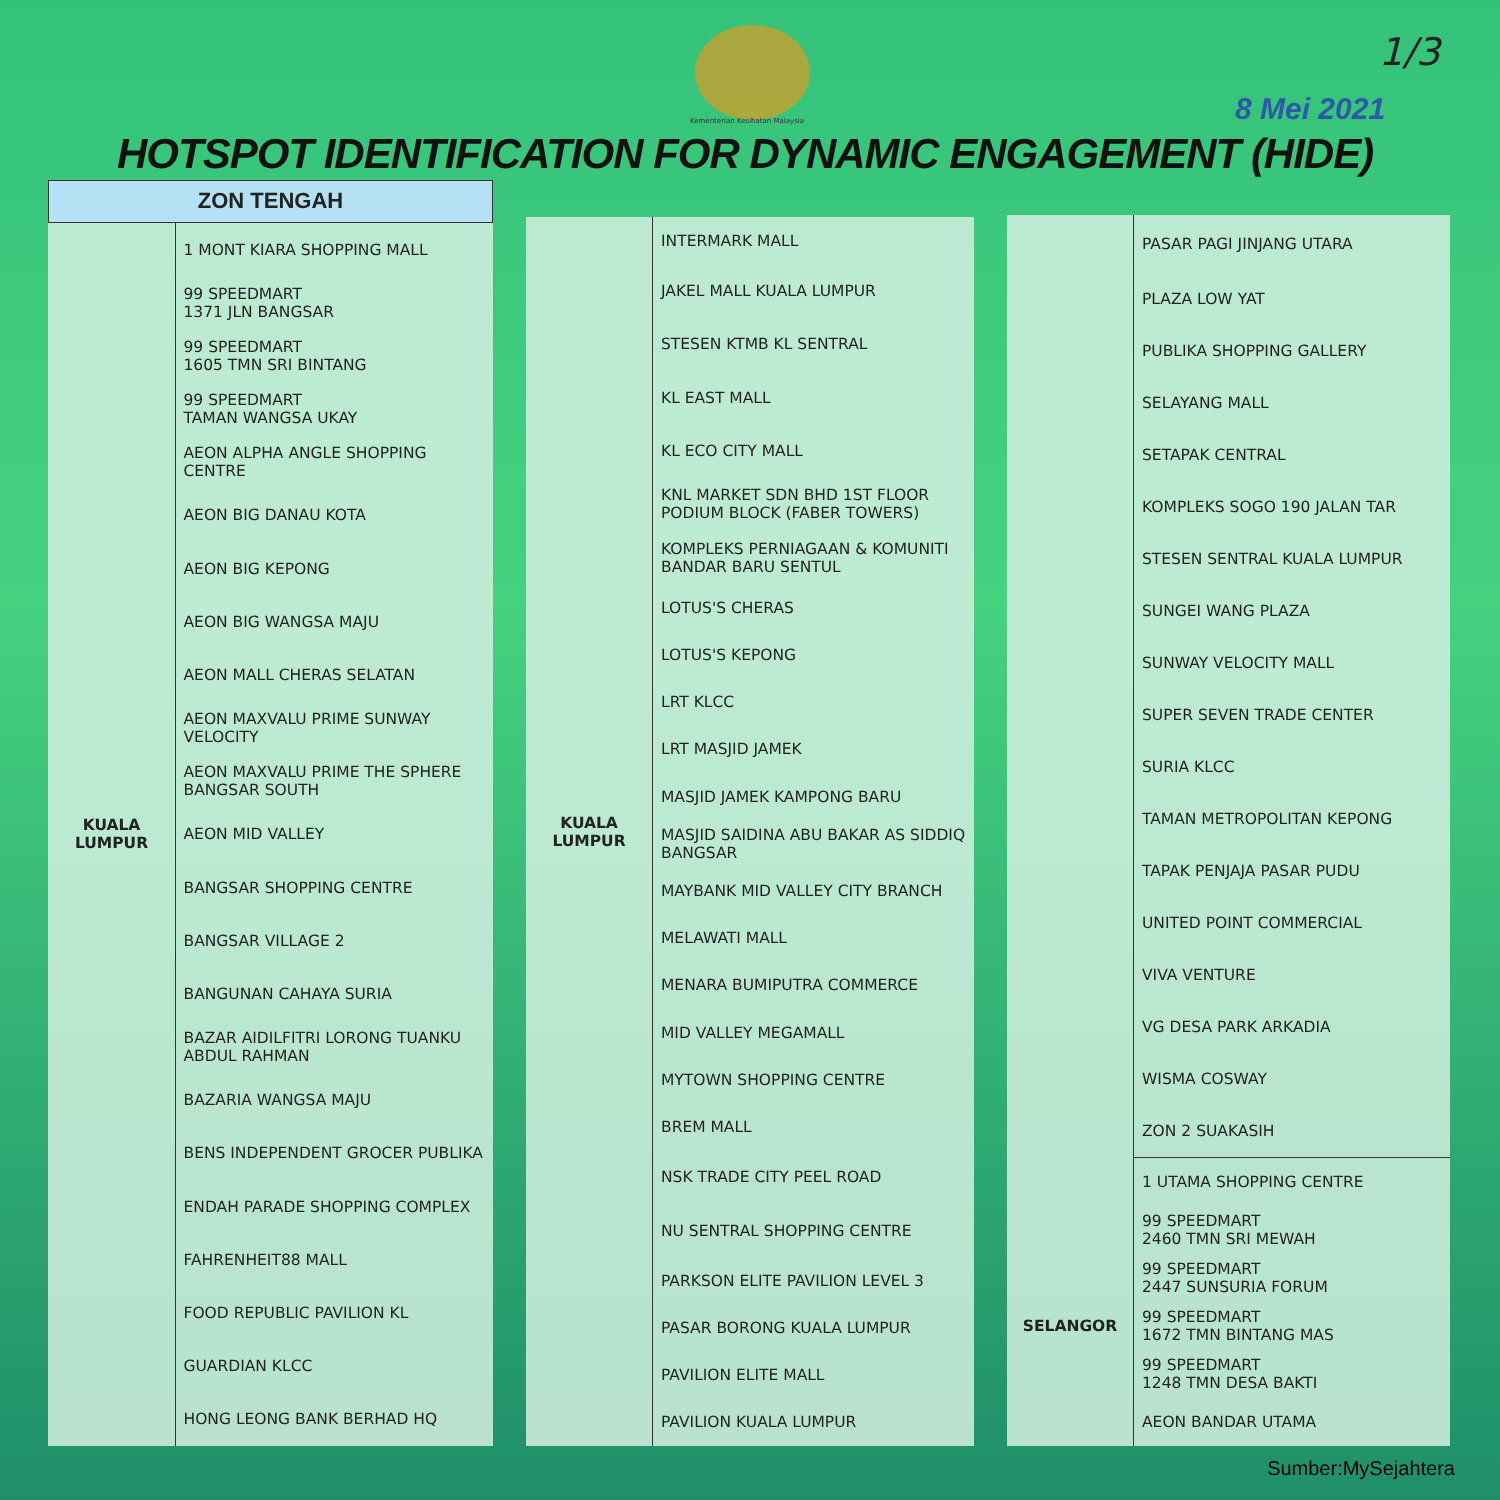Kementerian Kesihatan Malaysia
1/3
8 Mei 2021
HOTSPOT IDENTIFICATION FOR DYNAMIC ENGAGEMENT (HIDE)
| ZON TENGAH | |
| --- | --- |
| KUALA LUMPUR | 1 MONT KIARA SHOPPING MALL |
| | 99 SPEEDMART 1371 JLN BANGSAR |
| | 99 SPEEDMART 1605 TMN SRI BINTANG |
| | 99 SPEEDMART TAMAN WANGSA UKAY |
| | AEON ALPHA ANGLE SHOPPING CENTRE |
| | AEON BIG DANAU KOTA |
| | AEON BIG KEPONG |
| | AEON BIG WANGSA MAJU |
| | AEON MALL CHERAS SELATAN |
| | AEON MAXVALU PRIME SUNWAY VELOCITY |
| | AEON MAXVALU PRIME THE SPHERE BANGSAR SOUTH |
| | AEON MID VALLEY |
| | BANGSAR SHOPPING CENTRE |
| | BANGSAR VILLAGE 2 |
| | BANGUNAN CAHAYA SURIA |
| | BAZAR AIDILFITRI LORONG TUANKU ABDUL RAHMAN |
| | BAZARIA WANGSA MAJU |
| | BENS INDEPENDENT GROCER PUBLIKA |
| | ENDAH PARADE SHOPPING COMPLEX |
| | FAHRENHEIT88 MALL |
| | FOOD REPUBLIC PAVILION KL |
| | GUARDIAN KLCC |
| | HONG LEONG BANK BERHAD HQ |
| KUALA LUMPUR | INTERMARK MALL |
| | JAKEL MALL KUALA LUMPUR |
| | STESEN KTMB KL SENTRAL |
| | KL EAST MALL |
| | KL ECO CITY MALL |
| | KNL MARKET SDN BHD 1ST FLOOR PODIUM BLOCK (FABER TOWERS) |
| | KOMPLEKS PERNIAGAAN & KOMUNITI BANDAR BARU SENTUL |
| | LOTUS'S CHERAS |
| | LOTUS'S KEPONG |
| | LRT KLCC |
| | LRT MASJID JAMEK |
| | MASJID JAMEK KAMPONG BARU |
| | MASJID SAIDINA ABU BAKAR AS SIDDIQ BANGSAR |
| | MAYBANK MID VALLEY CITY BRANCH |
| | MELAWATI MALL |
| | MENARA BUMIPUTRA COMMERCE |
| | MID VALLEY MEGAMALL |
| | MYTOWN SHOPPING CENTRE |
| | BREM MALL |
| | NSK TRADE CITY PEEL ROAD |
| | NU SENTRAL SHOPPING CENTRE |
| | PARKSON ELITE PAVILION LEVEL 3 |
| | PASAR BORONG KUALA LUMPUR |
| | PAVILION ELITE MALL |
| | PAVILION KUALA LUMPUR |
| | PASAR PAGI JINJANG UTARA |
| | PLAZA LOW YAT |
| | PUBLIKA SHOPPING GALLERY |
| | SELAYANG MALL |
| | SETAPAK CENTRAL |
| | KOMPLEKS SOGO 190 JALAN TAR |
| | STESEN SENTRAL KUALA LUMPUR |
| | SUNGEI WANG PLAZA |
| | SUNWAY VELOCITY MALL |
| | SUPER SEVEN TRADE CENTER |
| | SURIA KLCC |
| | TAMAN METROPOLITAN KEPONG |
| | TAPAK PENJAJA PASAR PUDU |
| | UNITED POINT COMMERCIAL |
| | VIVA VENTURE |
| | VG DESA PARK ARKADIA |
| | WISMA COSWAY |
| | ZON 2 SUAKASIH |
| | 1 UTAMA SHOPPING CENTRE |
| SELANGOR | 99 SPEEDMART 2460 TMN SRI MEWAH |
| | 99 SPEEDMART 2447 SUNSURIA FORUM |
| | 99 SPEEDMART 1672 TMN BINTANG MAS |
| | 99 SPEEDMART 1248 TMN DESA BAKTI |
| | AEON BANDAR UTAMA |
Sumber:MySejahtera